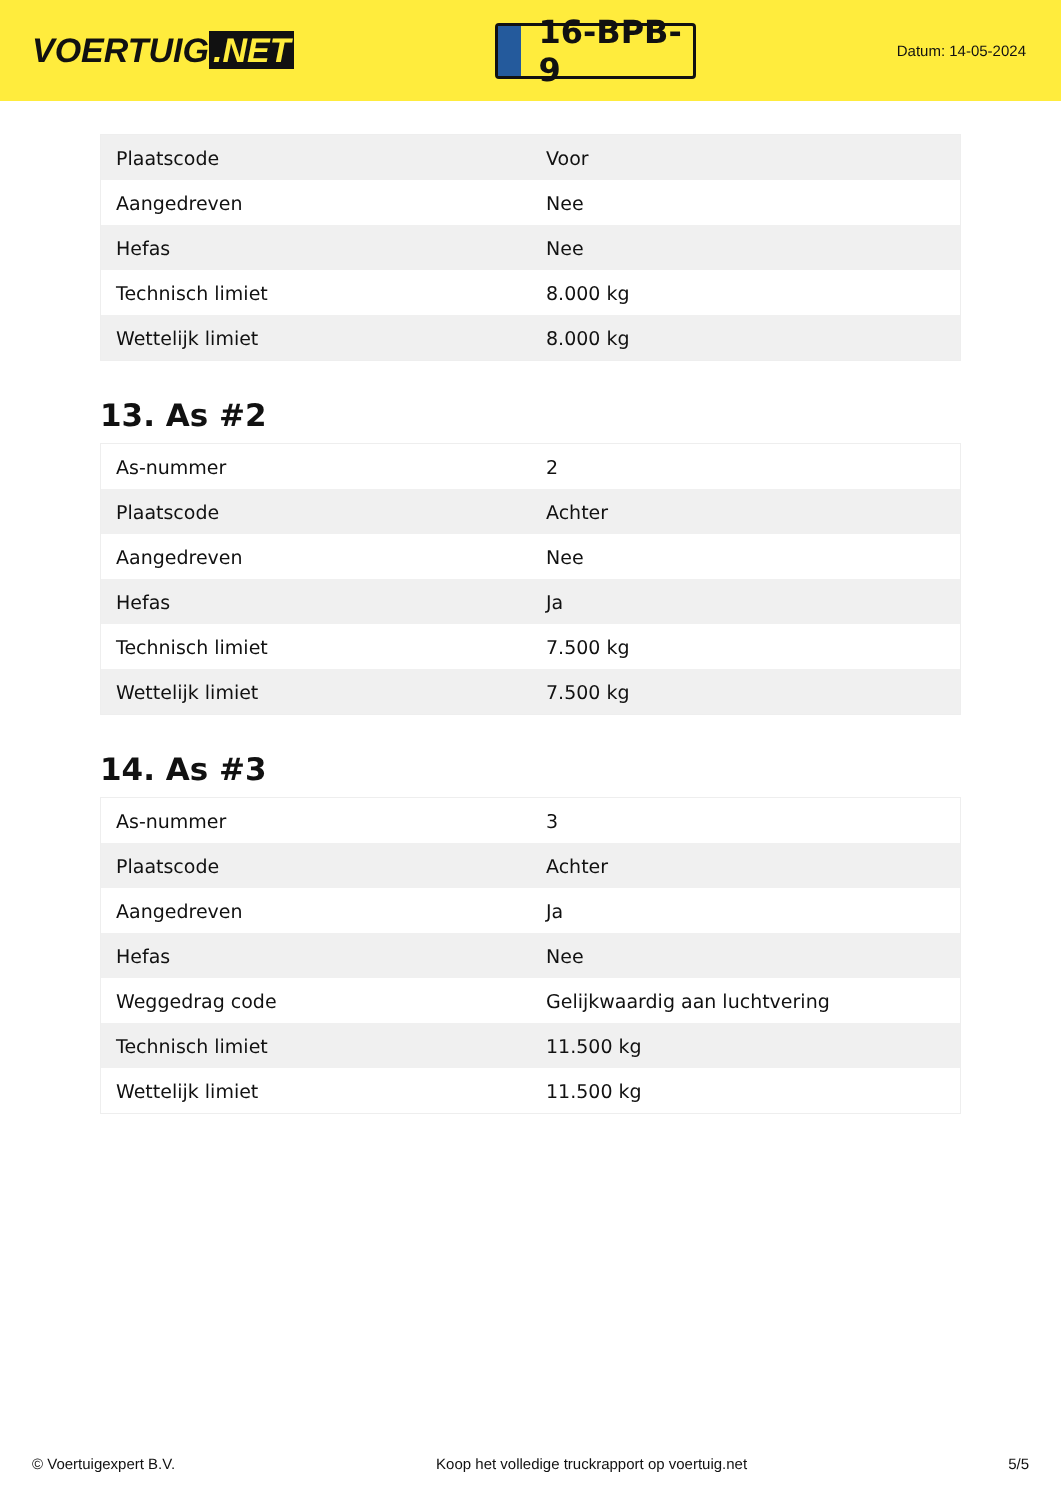VOERTUIG.NET
16-BPB-9
Datum: 14-05-2024
| Plaatscode | Voor |
| Aangedreven | Nee |
| Hefas | Nee |
| Technisch limiet | 8.000 kg |
| Wettelijk limiet | 8.000 kg |
13. As #2
| As-nummer | 2 |
| Plaatscode | Achter |
| Aangedreven | Nee |
| Hefas | Ja |
| Technisch limiet | 7.500 kg |
| Wettelijk limiet | 7.500 kg |
14. As #3
| As-nummer | 3 |
| Plaatscode | Achter |
| Aangedreven | Ja |
| Hefas | Nee |
| Weggedrag code | Gelijkwaardig aan luchtvering |
| Technisch limiet | 11.500 kg |
| Wettelijk limiet | 11.500 kg |
© Voertuigexpert B.V. Koop het volledige truckrapport op voertuig.net 5/5